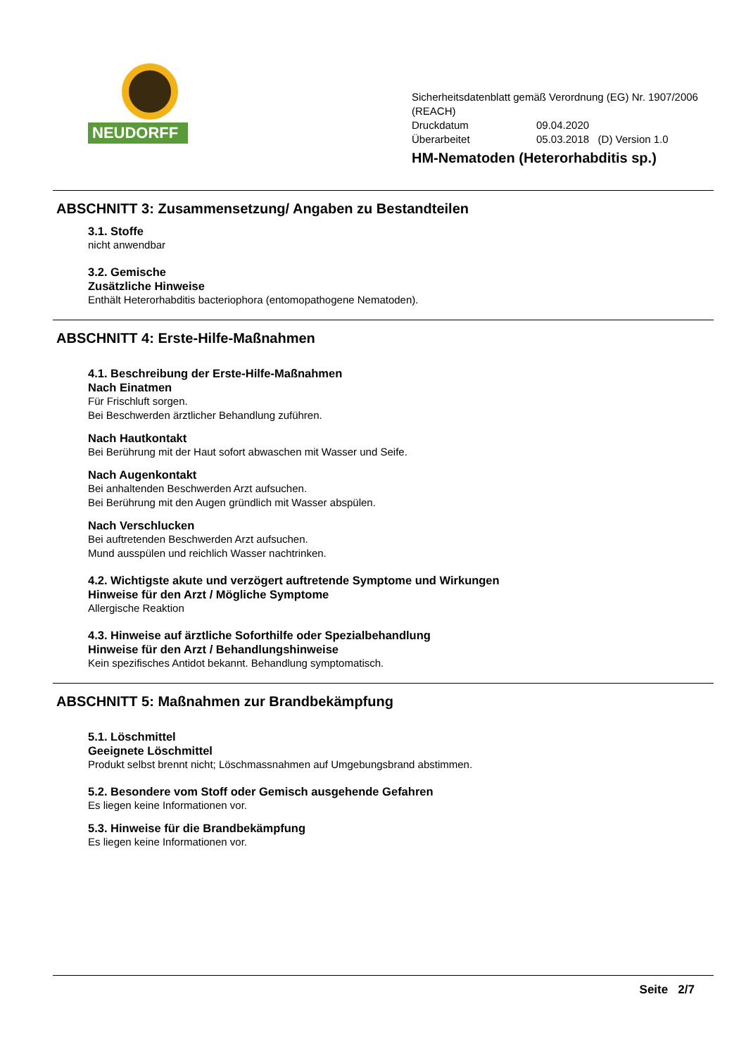NEUDORFF<sup>®</sup>
Sicherheitsdatenblatt gemäß Verordnung (EG) Nr. 1907/2006
(REACH)
Druckdatum 09.04.2020
Überarbeitet 05.03.2018 (D) Version 1.0
HM-Nematoden (Heterorhabditis sp.)
ABSCHNITT 3: Zusammensetzung/ Angaben zu Bestandteilen
3.1. Stoffe
nicht anwendbar
3.2. Gemische
Zusätzliche Hinweise
Enthält Heterorhabditis bacteriophora (entomopathogene Nematoden).
ABSCHNITT 4: Erste-Hilfe-Maßnahmen
4.1. Beschreibung der Erste-Hilfe-Maßnahmen
Nach Einatmen
Für Frischluft sorgen.
Bei Beschwerden ärztlicher Behandlung zuführen.
Nach Hautkontakt
Bei Berührung mit der Haut sofort abwaschen mit Wasser und Seife.
Nach Augenkontakt
Bei anhaltenden Beschwerden Arzt aufsuchen.
Bei Berührung mit den Augen gründlich mit Wasser abspülen.
Nach Verschlucken
Bei auftretenden Beschwerden Arzt aufsuchen.
Mund ausspülen und reichlich Wasser nachtrinken.
4.2. Wichtigste akute und verzögert auftretende Symptome und Wirkungen
Hinweise für den Arzt / Mögliche Symptome
Allergische Reaktion
4.3. Hinweise auf ärztliche Soforthilfe oder Spezialbehandlung
Hinweise für den Arzt / Behandlungshinweise
Kein spezifisches Antidot bekannt. Behandlung symptomatisch.
ABSCHNITT 5: Maßnahmen zur Brandbekämpfung
5.1. Löschmittel
Geeignete Löschmittel
Produkt selbst brennt nicht; Löschmassnahmen auf Umgebungsbrand abstimmen.
5.2. Besondere vom Stoff oder Gemisch ausgehende Gefahren
Es liegen keine Informationen vor.
5.3. Hinweise für die Brandbekämpfung
Es liegen keine Informationen vor.
Seite 2/7